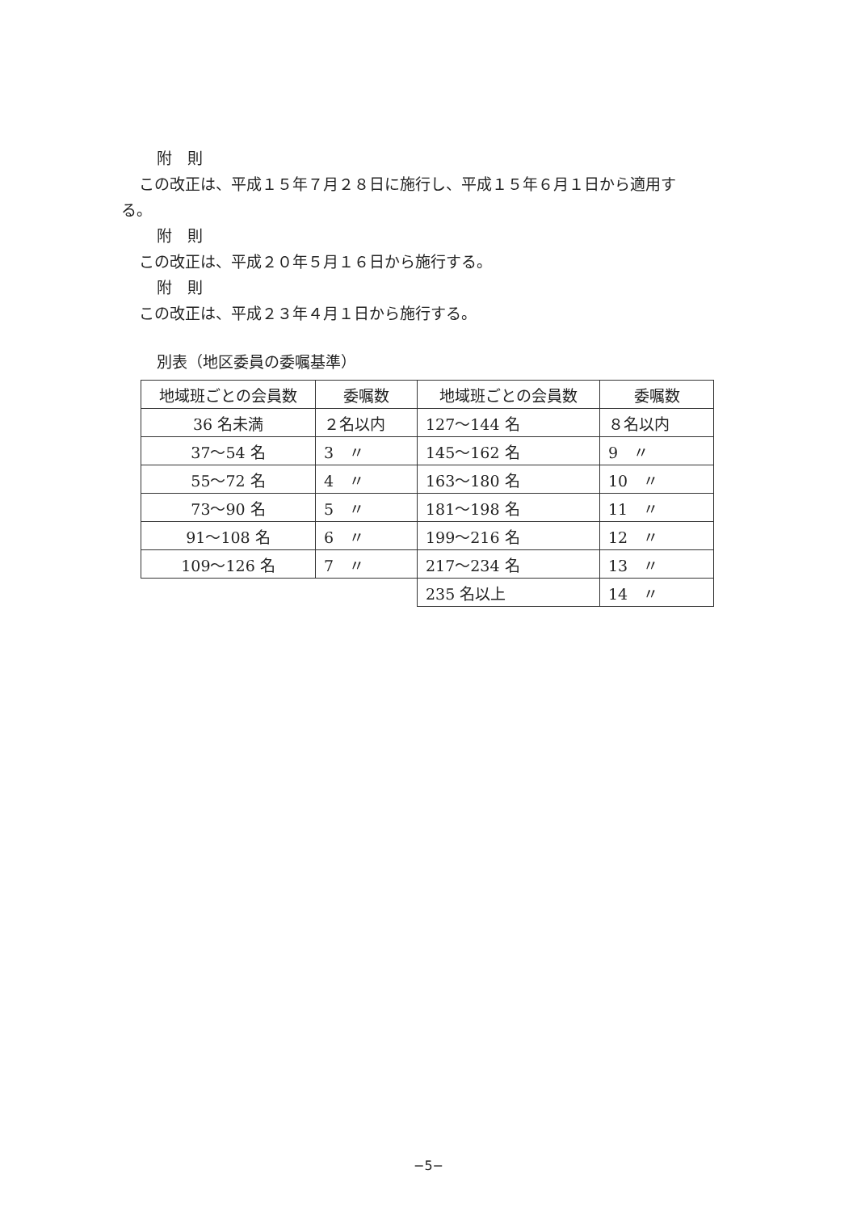附　則
この改正は、平成１５年７月２８日に施行し、平成１５年６月１日から適用す
る。
附　則
この改正は、平成２０年５月１６日から施行する。
附　則
この改正は、平成２３年４月１日から施行する。
別表（地区委員の委嘱基準）
| 地域班ごとの会員数 | 委嘱数 | 地域班ごとの会員数 | 委嘱数 |
| 36 名未満 | ２名以内 | 127～144 名 | ８名以内 |
| 37～54 名 | 3 〃 | 145～162 名 | 9 〃 |
| 55～72 名 | 4 〃 | 163～180 名 | 10 〃 |
| 73～90 名 | 5 〃 | 181～198 名 | 11 〃 |
| 91～108 名 | 6 〃 | 199～216 名 | 12 〃 |
| 109～126 名 | 7 〃 | 217～234 名 | 13 〃 |
| | | 235 名以上 | 14 〃 |
−5−